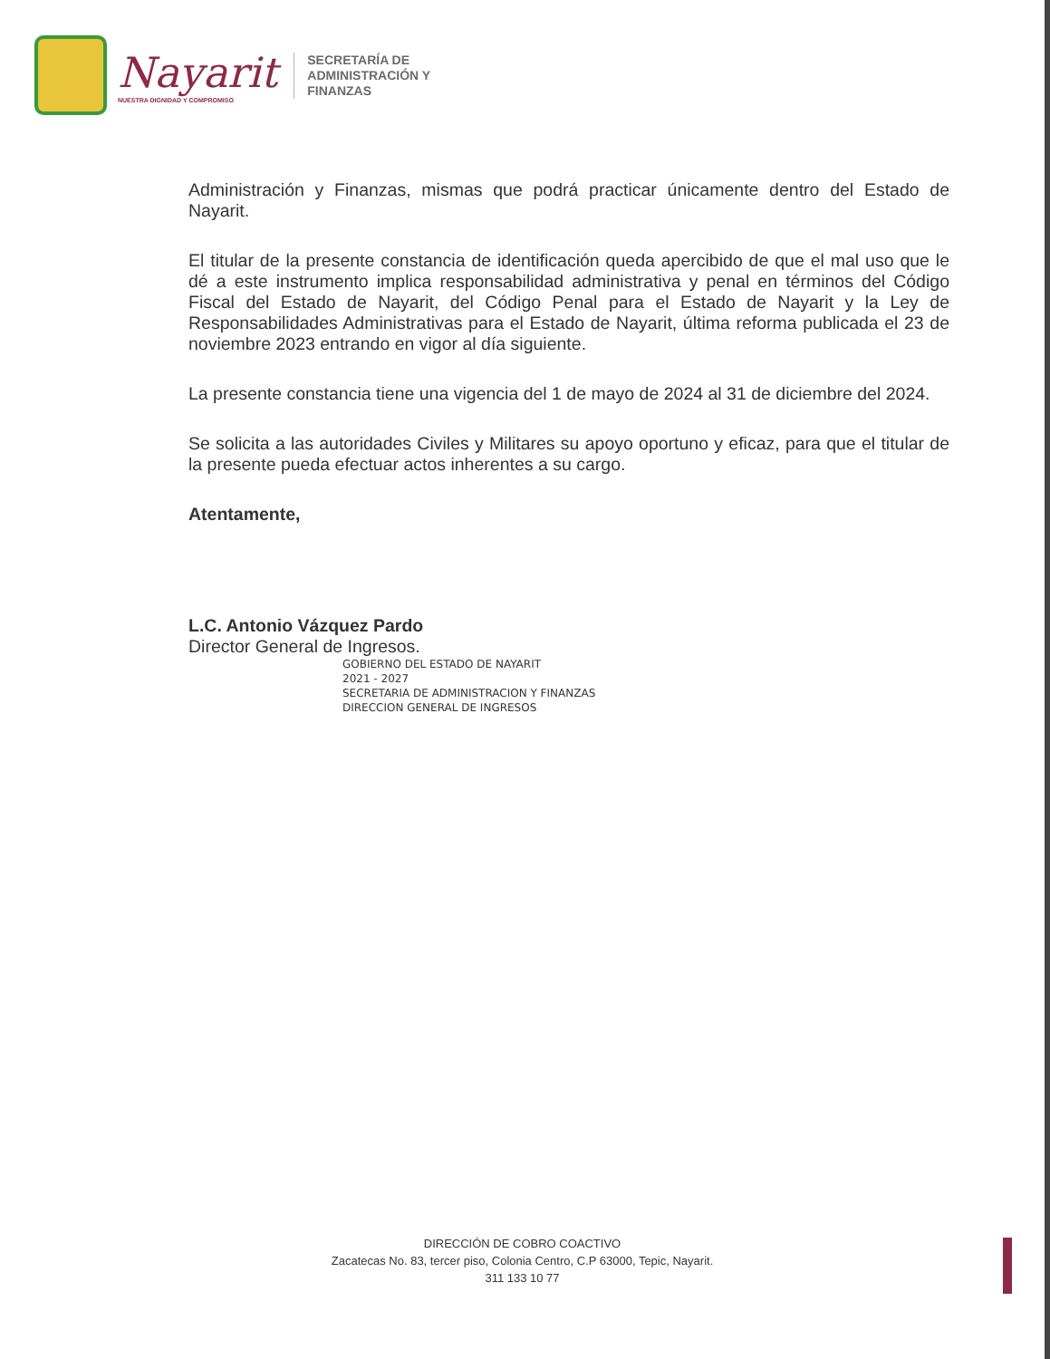Nayarit
NUESTRA DIGNIDAD Y COMPROMISO
SECRETARÍA DE
ADMINISTRACIÓN Y
FINANZAS
Administración y Finanzas, mismas que podrá practicar únicamente dentro del Estado de Nayarit.
El titular de la presente constancia de identificación queda apercibido de que el mal uso que le dé a este instrumento implica responsabilidad administrativa y penal en términos del Código Fiscal del Estado de Nayarit, del Código Penal para el Estado de Nayarit y la Ley de Responsabilidades Administrativas para el Estado de Nayarit, última reforma publicada el 23 de noviembre 2023 entrando en vigor al día siguiente.
La presente constancia tiene una vigencia del 1 de mayo de 2024 al 31 de diciembre del 2024.
Se solicita a las autoridades Civiles y Militares su apoyo oportuno y eficaz, para que el titular de la presente pueda efectuar actos inherentes a su cargo.
Atentamente,
L.C. Antonio Vázquez Pardo
Director General de Ingresos.
GOBIERNO DEL ESTADO DE NAYARIT
2021 - 2027
SECRETARIA DE ADMINISTRACION Y FINANZAS
DIRECCION GENERAL DE INGRESOS
DIRECCIÓN DE COBRO COACTIVO
Zacatecas No. 83, tercer piso, Colonia Centro, C.P 63000, Tepic, Nayarit.
311 133 10 77